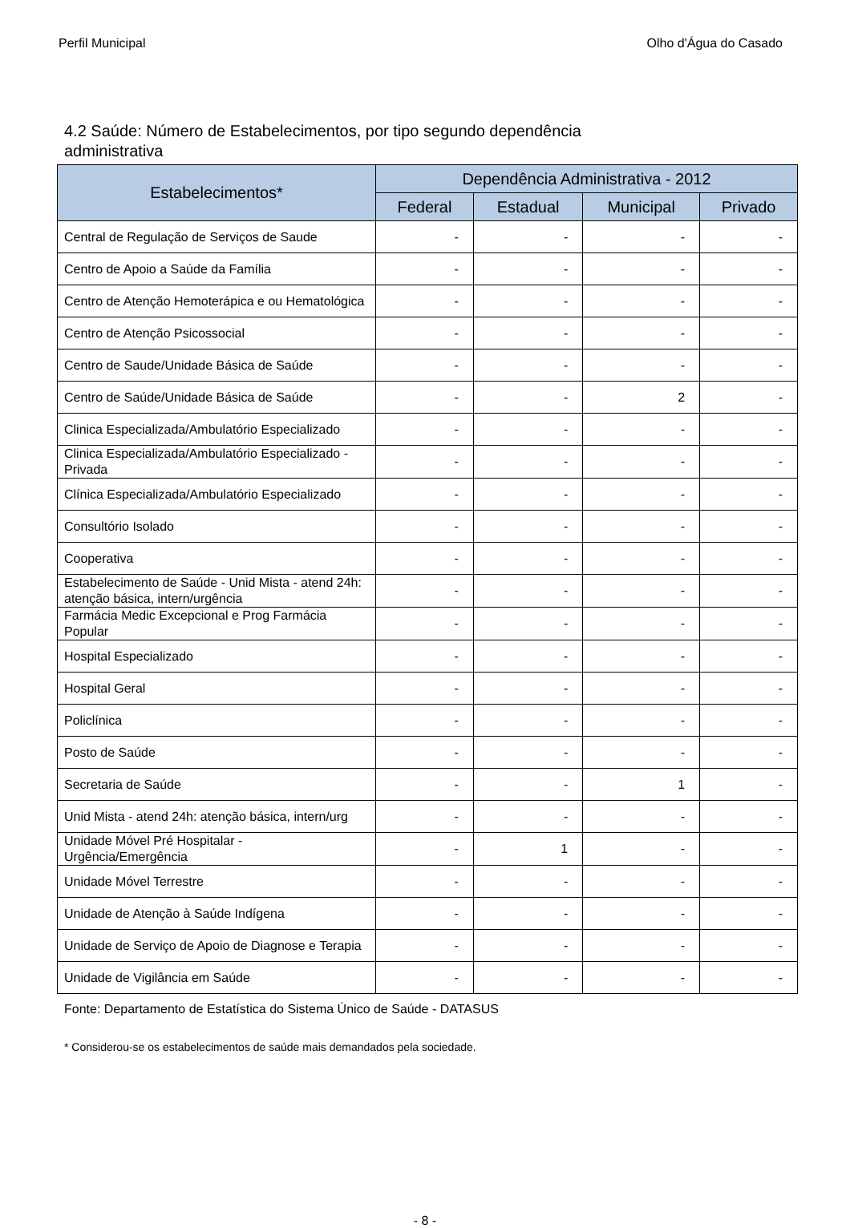Perfil Municipal Olho d'Água do Casado
4.2 Saúde: Número de Estabelecimentos, por tipo segundo dependência administrativa
| Estabelecimentos* | Dependência Administrativa - 2012 | | | |
| --- | --- | --- | --- | --- |
| | Federal | Estadual | Municipal | Privado |
| Central de Regulação de Serviços de Saude | - | - | - | - |
| Centro de Apoio a Saúde da Família | - | - | - | - |
| Centro de Atenção Hemoterápica e ou Hematológica | - | - | - | - |
| Centro de Atenção Psicossocial | - | - | - | - |
| Centro de Saude/Unidade Básica de Saúde | - | - | - | - |
| Centro de Saúde/Unidade Básica de Saúde | - | - | 2 | - |
| Clinica Especializada/Ambulatório Especializado | - | - | - | - |
| Clinica Especializada/Ambulatório Especializado - Privada | - | - | - | - |
| Clínica Especializada/Ambulatório Especializado | - | - | - | - |
| Consultório Isolado | - | - | - | - |
| Cooperativa | - | - | - | - |
| Estabelecimento de Saúde - Unid Mista - atend 24h: atenção básica, intern/urgência | - | - | - | - |
| Farmácia Medic Excepcional e Prog Farmácia Popular | - | - | - | - |
| Hospital Especializado | - | - | - | - |
| Hospital Geral | - | - | - | - |
| Policlínica | - | - | - | - |
| Posto de Saúde | - | - | - | - |
| Secretaria de Saúde | - | - | 1 | - |
| Unid Mista - atend 24h: atenção básica, intern/urg | - | - | - | - |
| Unidade Móvel Pré Hospitalar - Urgência/Emergência | - | 1 | - | - |
| Unidade Móvel Terrestre | - | - | - | - |
| Unidade de Atenção à Saúde Indígena | - | - | - | - |
| Unidade de Serviço de Apoio de Diagnose e Terapia | - | - | - | - |
| Unidade de Vigilância em Saúde | - | - | - | - |
Fonte: Departamento de Estatística do Sistema Único de Saúde - DATASUS
* Considerou-se os estabelecimentos de saúde mais demandados pela sociedade.
- 8 -